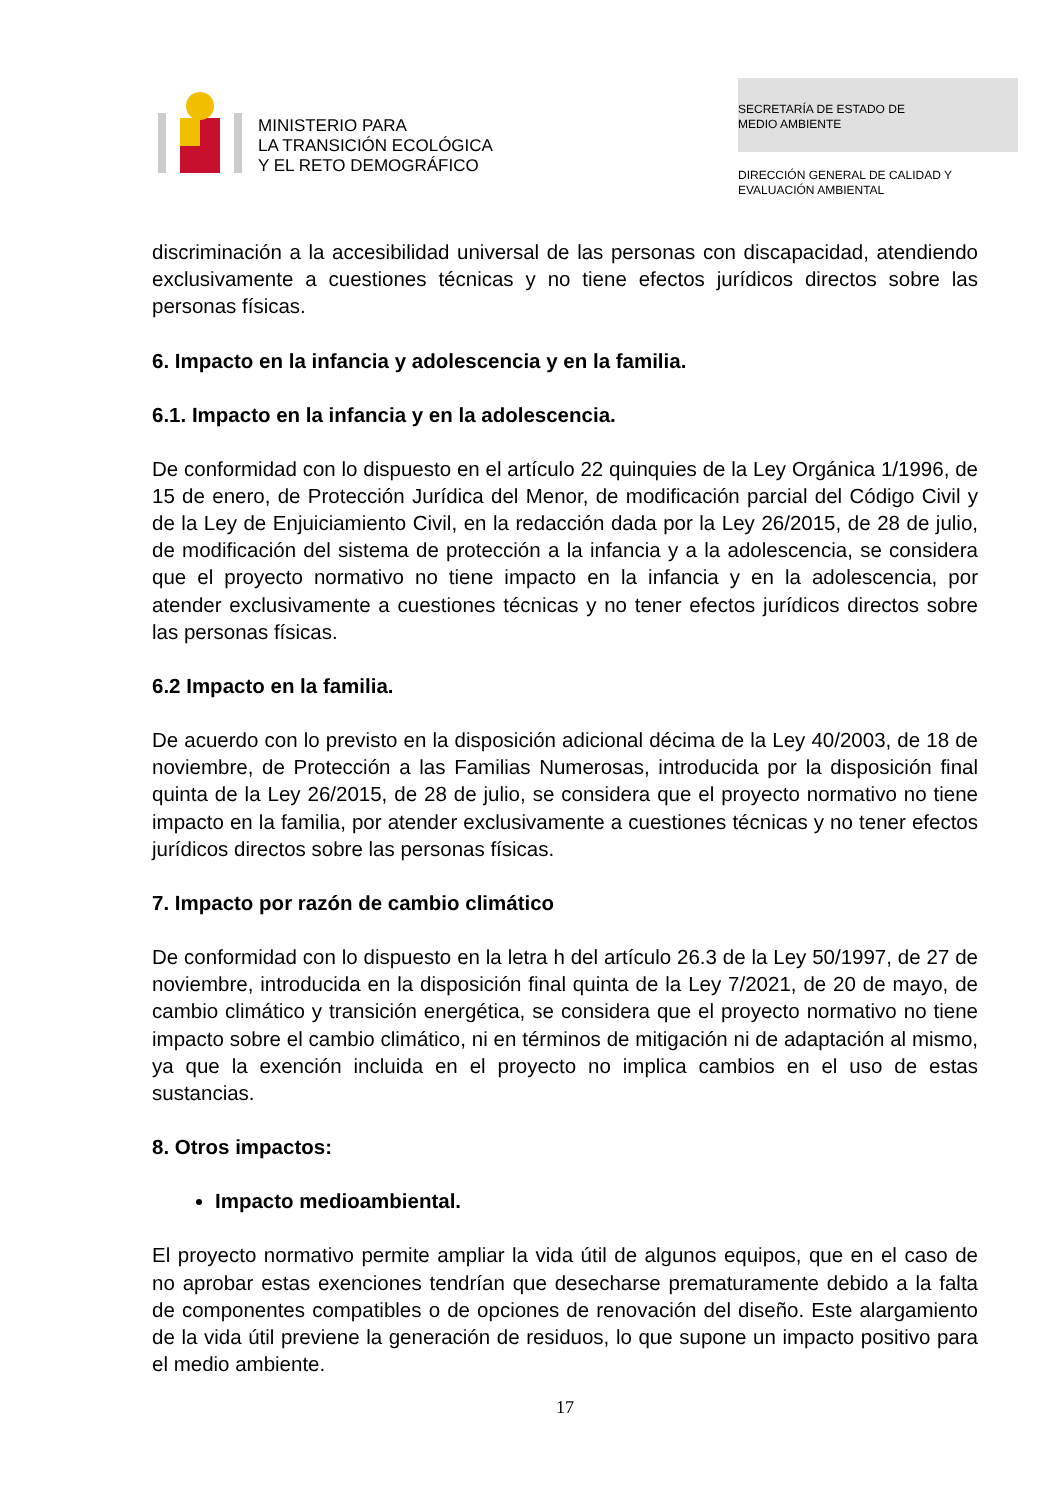MINISTERIO PARA
LA TRANSICIÓN ECOLÓGICA
Y EL RETO DEMOGRÁFICO
SECRETARÍA DE ESTADO DE
MEDIO AMBIENTE
DIRECCIÓN GENERAL DE CALIDAD Y
EVALUACIÓN AMBIENTAL
discriminación a la accesibilidad universal de las personas con discapacidad, atendiendo exclusivamente a cuestiones técnicas y no tiene efectos jurídicos directos sobre las personas físicas.
6. Impacto en la infancia y adolescencia y en la familia.
6.1. Impacto en la infancia y en la adolescencia.
De conformidad con lo dispuesto en el artículo 22 quinquies de la Ley Orgánica 1/1996, de 15 de enero, de Protección Jurídica del Menor, de modificación parcial del Código Civil y de la Ley de Enjuiciamiento Civil, en la redacción dada por la Ley 26/2015, de 28 de julio, de modificación del sistema de protección a la infancia y a la adolescencia, se considera que el proyecto normativo no tiene impacto en la infancia y en la adolescencia, por atender exclusivamente a cuestiones técnicas y no tener efectos jurídicos directos sobre las personas físicas.
6.2 Impacto en la familia.
De acuerdo con lo previsto en la disposición adicional décima de la Ley 40/2003, de 18 de noviembre, de Protección a las Familias Numerosas, introducida por la disposición final quinta de la Ley 26/2015, de 28 de julio, se considera que el proyecto normativo no tiene impacto en la familia, por atender exclusivamente a cuestiones técnicas y no tener efectos jurídicos directos sobre las personas físicas.
7. Impacto por razón de cambio climático
De conformidad con lo dispuesto en la letra h del artículo 26.3 de la Ley 50/1997, de 27 de noviembre, introducida en la disposición final quinta de la Ley 7/2021, de 20 de mayo, de cambio climático y transición energética, se considera que el proyecto normativo no tiene impacto sobre el cambio climático, ni en términos de mitigación ni de adaptación al mismo, ya que la exención incluida en el proyecto no implica cambios en el uso de estas sustancias.
8. Otros impactos:
Impacto medioambiental.
El proyecto normativo permite ampliar la vida útil de algunos equipos, que en el caso de no aprobar estas exenciones tendrían que desecharse prematuramente debido a la falta de componentes compatibles o de opciones de renovación del diseño. Este alargamiento de la vida útil previene la generación de residuos, lo que supone un impacto positivo para el medio ambiente.
17